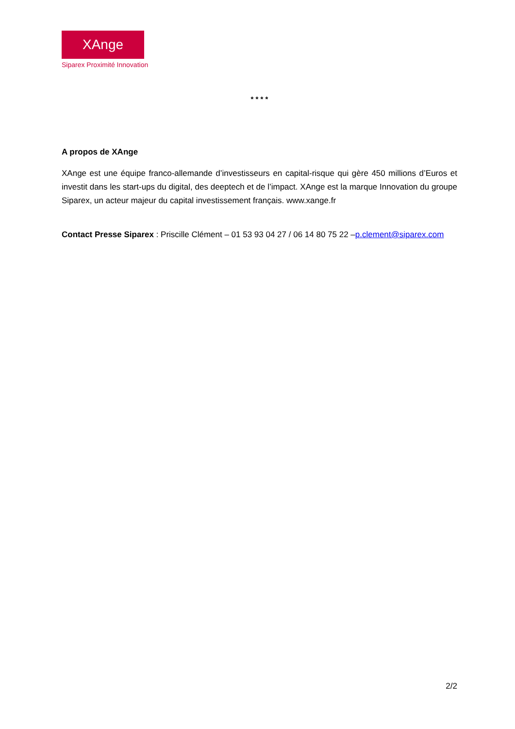XAnge
Siparex Proximité Innovation
* * * *
A propos de XAnge
XAnge est une équipe franco-allemande d’investisseurs en capital-risque qui gère 450 millions d’Euros et investit dans les start-ups du digital, des deeptech et de l’impact. XAnge est la marque Innovation du groupe Siparex, un acteur majeur du capital investissement français. www.xange.fr
Contact Presse Siparex : Priscille Clément – 01 53 93 04 27 / 06 14 80 75 22 –p.clement@siparex.com
2/2